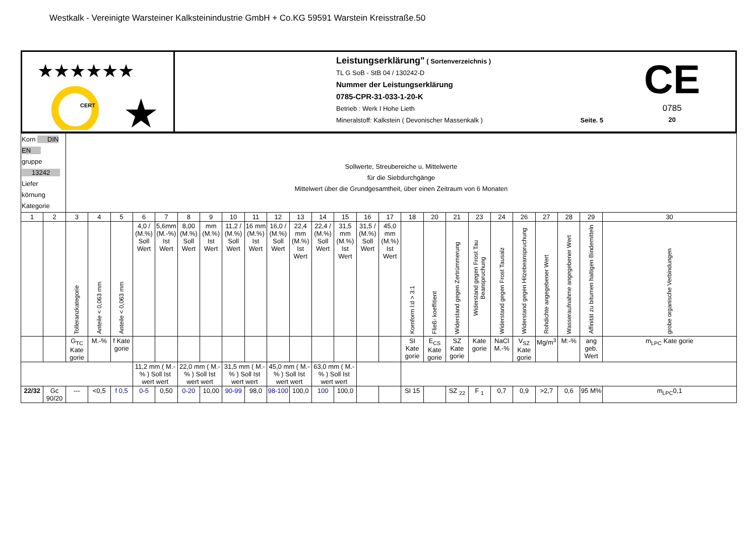Westkalk - Vereinigte Warsteiner Kalksteinindustrie GmbH + Co.KG 59591 Warstein Kreisstraße.50
★★★★★★
CERT
★
Leistungserklärung" ( Sortenverzeichnis )
TL G SoB - StB 04 / 130242-D
Nummer der Leistungserklärung
0785-CPR-31-033-1-20-K
Betrieb : Werk I Hohe Lieth
Mineralstoff: Kalkstein ( Devonischer Massenkalk ) Seite. 5
CE
0785
20
| Korn DIN EN gruppe 13242 Liefer körnung Kategorie | | Sollwerte, Streubereiche u. Mittelwerte für die Siebdurchgänge Mittelwert über die Grundgesamtheit, über einen Zeitraum von 6 Monaten | | | | | | | | | | | | | | | | | | | | | | | | |
| 1 | 2 | 3 | 4 | 5 | 6 | 7 | 8 | 9 | 10 | 11 | 12 | 13 | 14 | 15 | 16 | 17 | 18 | 20 | 21 | 23 | 24 | 26 | 27 | 28 | 29 | 30 |
| | | Tolleranzkategorie | Anteile < 0,063 mm | Anteile < 0,063 mm | 4,0 / (M.%) Soll Wert | 5,6mm (M.-%) Ist Wert | 8,00 (M.%) Soll Wert | mm (M.%) Ist Wert | 11,2 / (M.%) Soll Wert | 16 mm (M.%) Ist Wert | 16,0 / (M.%) Soll Wert | 22,4 mm (M.%) Ist Wert | 22,4 / (M.%) Soll Wert | 31,5 mm (M.%) Ist Wert | 31,5 / (M.%) Soll Wert | 45,0 mm (M.%) Ist Wert | Kornform l:d > 3:1 | Fließ- koeffitient | Widerstand gegen Zertrümmerung | Widerstand gegen Frost Tau Beanspruchung | Widerstand gegen Frost Tausalz | Widerstand gegen Hitzebeanspruchung | Rohdichte angegebener Wert | Wasseraufnahme angegebener Wert | Affinität zu bitumen haltigen Bindemitteln | grobe organische Verbindungen |
| | | G<sub>TC</sub> Kate gorie | M.-% | f Kate gorie | | | | | | | | | | | | | SI Kate gorie | E<sub>CS</sub> Kate gorie | SZ Kate gorie | Kate gorie | NaCl M.-% | V<sub>SZ</sub> Kate gorie | Mg/m<sup>3</sup> | M:-% | ang geb. Wert | m<sub>LPC</sub> Kate gorie |
| | | | | | 11,2 mm ( M.-% ) Soll Ist wert wert | | 22,0 mm ( M.-% ) Soll Ist wert wert | | 31,5 mm ( M.-% ) Soll Ist wert wert | | 45,0 mm ( M.-% ) Soll Ist wert wert | | 63,0 mm ( M.-% ) Soll Ist wert wert | | | | | | | | | | | | | |
| 22/32 | Gc 90/20 | --- | <0,5 | f 0,5 | 0-5 | 0,50 | 0-20 | 10,00 | 90-99 | 98,0 | 98-100 | 100,0 | 100 | 100,0 | | | SI 15 | | SZ <sub>22</sub> | F <sub>1</sub> | 0,7 | 0,9 | >2,7 | 0,6 | 95 M% | m<sub>LPC</sub>0,1 |